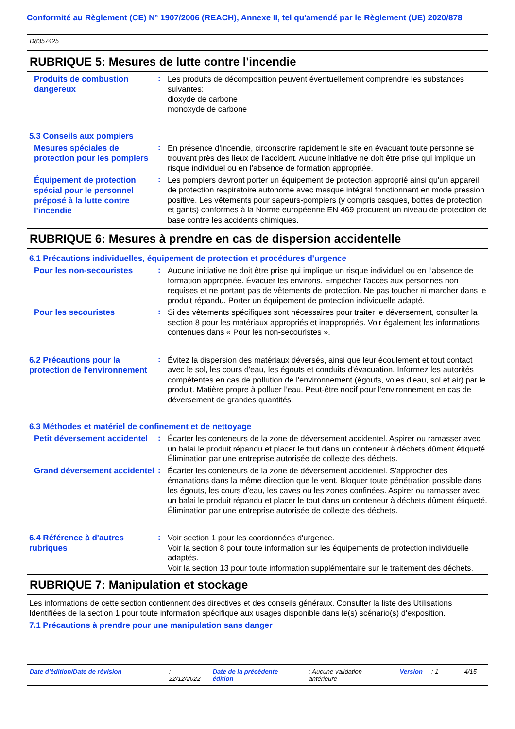Conformité au Règlement (CE) N° 1907/2006 (REACH), Annexe II, tel qu'amendé par le Règlement (UE) 2020/878
D8357425
RUBRIQUE 5: Mesures de lutte contre l'incendie
Produits de combustion dangereux
:
Les produits de décomposition peuvent éventuellement comprendre les substances suivantes:
dioxyde de carbone
monoxyde de carbone
5.3 Conseils aux pompiers
Mesures spéciales de protection pour les pompiers
:
En présence d'incendie, circonscrire rapidement le site en évacuant toute personne se trouvant près des lieux de l'accident. Aucune initiative ne doit être prise qui implique un risque individuel ou en l’absence de formation appropriée.
Équipement de protection spécial pour le personnel préposé à la lutte contre l'incendie
:
Les pompiers devront porter un équipement de protection approprié ainsi qu'un appareil de protection respiratoire autonome avec masque intégral fonctionnant en mode pression positive. Les vêtements pour sapeurs-pompiers (y compris casques, bottes de protection et gants) conformes à la Norme européenne EN 469 procurent un niveau de protection de base contre les accidents chimiques.
RUBRIQUE 6: Mesures à prendre en cas de dispersion accidentelle
6.1 Précautions individuelles, équipement de protection et procédures d'urgence
Pour les non-secouristes
:
Aucune initiative ne doit être prise qui implique un risque individuel ou en l’absence de formation appropriée. Évacuer les environs. Empêcher l'accès aux personnes non requises et ne portant pas de vêtements de protection. Ne pas toucher ni marcher dans le produit répandu. Porter un équipement de protection individuelle adapté.
Pour les secouristes
:
Si des vêtements spécifiques sont nécessaires pour traiter le déversement, consulter la section 8 pour les matériaux appropriés et inappropriés. Voir également les informations contenues dans « Pour les non-secouristes ».
6.2 Précautions pour la protection de l'environnement
:
Évitez la dispersion des matériaux déversés, ainsi que leur écoulement et tout contact avec le sol, les cours d'eau, les égouts et conduits d'évacuation. Informez les autorités compétentes en cas de pollution de l'environnement (égouts, voies d'eau, sol et air) par le produit. Matière propre à polluer l’eau. Peut-être nocif pour l'environnement en cas de déversement de grandes quantités.
6.3 Méthodes et matériel de confinement et de nettoyage
Petit déversement accidentel
:
Écarter les conteneurs de la zone de déversement accidentel. Aspirer ou ramasser avec un balai le produit répandu et placer le tout dans un conteneur à déchets dûment étiqueté. Élimination par une entreprise autorisée de collecte des déchets.
Grand déversement accidentel
:
Écarter les conteneurs de la zone de déversement accidentel. S'approcher des émanations dans la même direction que le vent. Bloquer toute pénétration possible dans les égouts, les cours d’eau, les caves ou les zones confinées. Aspirer ou ramasser avec un balai le produit répandu et placer le tout dans un conteneur à déchets dûment étiqueté. Élimination par une entreprise autorisée de collecte des déchets.
6.4 Référence à d'autres rubriques
:
Voir section 1 pour les coordonnées d'urgence.
Voir la section 8 pour toute information sur les équipements de protection individuelle adaptés.
Voir la section 13 pour toute information supplémentaire sur le traitement des déchets.
RUBRIQUE 7: Manipulation et stockage
Les informations de cette section contiennent des directives et des conseils généraux. Consulter la liste des Utilisations Identifiées de la section 1 pour toute information spécifique aux usages disponible dans le(s) scénario(s) d'exposition.
7.1 Précautions à prendre pour une manipulation sans danger
Date d'édition/Date de révision : 22/12/2022 Date de la précédente édition : Aucune validation antérieure
Version : 1 4/15